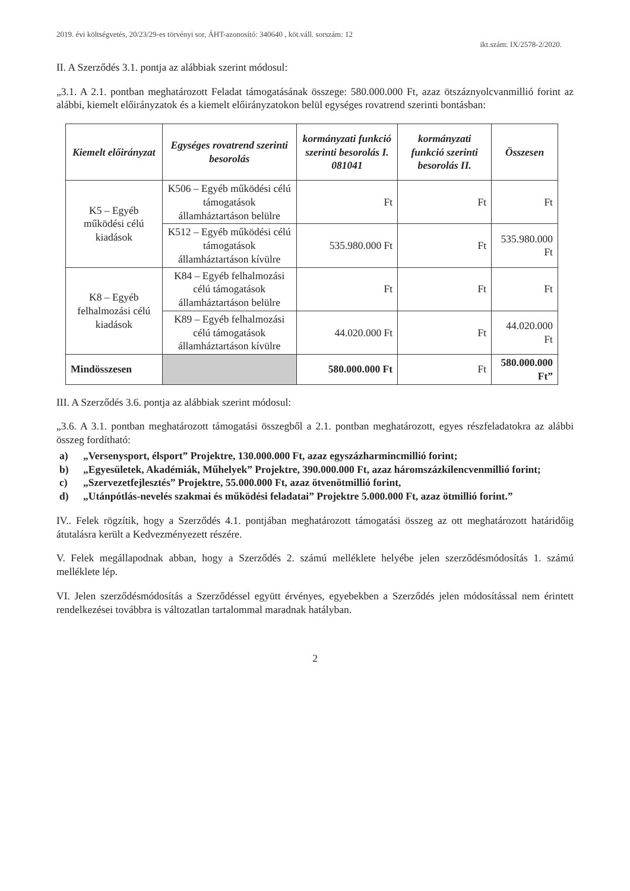2019. évi költségvetés, 20/23/29-es törvényi sor, ÁHT-azonosító: 340640 , köt.váll. sorszám: 12
ikt.szám: IX/2578-2/2020.
II. A Szerződés 3.1. pontja az alábbiak szerint módosul:
„3.1. A 2.1. pontban meghatározott Feladat támogatásának összege: 580.000.000 Ft, azaz ötszáznyolcvanmillió forint az alábbi, kiemelt előirányzatok és a kiemelt előirányzatokon belül egységes rovatrend szerinti bontásban:
| Kiemelt előirányzat | Egységes rovatrend szerinti besorolás | kormányzati funkció szerinti besorolás I. 081041 | kormányzati funkció szerinti besorolás II. | Összesen |
| --- | --- | --- | --- | --- |
| K5 – Egyéb működési célú kiadások | K506 – Egyéb működési célú támogatások államháztartáson belülre | Ft | Ft | Ft |
| | K512 – Egyéb működési célú támogatások államháztartáson kívülre | 535.980.000 Ft | Ft | 535.980.000 Ft |
| K8 – Egyéb felhalmozási célú kiadások | K84 – Egyéb felhalmozási célú támogatások államháztartáson belülre | Ft | Ft | Ft |
| | K89 – Egyéb felhalmozási célú támogatások államháztartáson kívülre | 44.020.000 Ft | Ft | 44.020.000 Ft |
| Mindösszesen | | 580.000.000 Ft | Ft | 580.000.000 Ft” |
III. A Szerződés 3.6. pontja az alábbiak szerint módosul:
„3.6. A 3.1. pontban meghatározott támogatási összegből a 2.1. pontban meghatározott, egyes részfeladatokra az alábbi összeg fordítható:
a) „Versenysport, élsport” Projektre, 130.000.000 Ft, azaz egyszázharmincmillió forint;
b) „Egyesületek, Akadémiák, Műhelyek” Projektre, 390.000.000 Ft, azaz háromszázkilencvenmillió forint;
c) „Szervezetfejlesztés” Projektre, 55.000.000 Ft, azaz ötvenötmillió forint,
d) „Utánpótlás-nevelés szakmai és működési feladatai” Projektre 5.000.000 Ft, azaz ötmillió forint.”
IV.. Felek rögzítik, hogy a Szerződés 4.1. pontjában meghatározott támogatási összeg az ott meghatározott határidőig átutalásra került a Kedvezményezett részére.
V. Felek megállapodnak abban, hogy a Szerződés 2. számú melléklete helyébe jelen szerződésmódosítás 1. számú melléklete lép.
VI. Jelen szerződésmódosítás a Szerződéssel együtt érvényes, egyebekben a Szerződés jelen módosítással nem érintett rendelkezései továbbra is változatlan tartalommal maradnak hatályban.
2